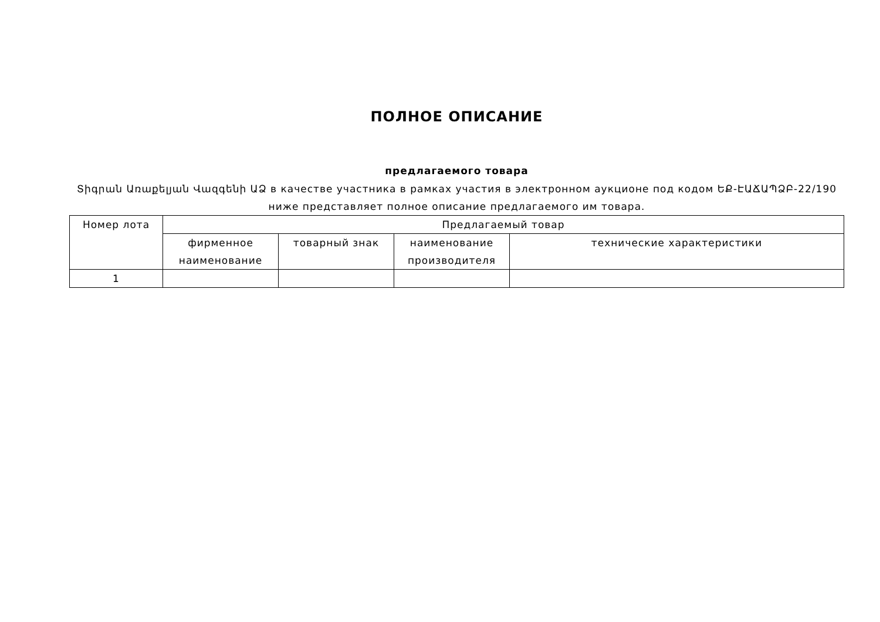ПОЛНОЕ ОПИСАНИЕ
предлагаемого товара
Տիգրան Առաքելյան Վազգենի ԱՁ в качестве участника в рамках участия в электронном аукционе под кодом ԵՔ-ԷԱՃԱՊՁԲ-22/190 ниже представляет полное описание предлагаемого им товара.
| Номер лота | Предлагаемый товар | | | |
| --- | --- | --- | --- | --- |
| | фирменное наименование | товарный знак | наименование производителя | технические характеристики |
| 1 | | | | |